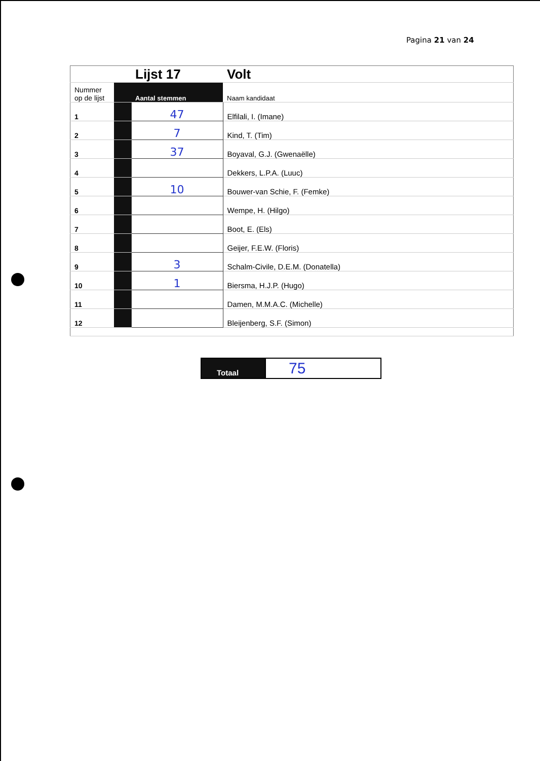Pagina 21 van 24
| | | Lijst 17 | Volt |
| Nummer op de lijst | | Aantal stemmen | Naam kandidaat |
| 1 | | 47 | Elfilali, I. (Imane) |
| 2 | | 7 | Kind, T. (Tim) |
| 3 | | 37 | Boyaval, G.J. (Gwenaëlle) |
| 4 | | | Dekkers, L.P.A. (Luuc) |
| 5 | | 10 | Bouwer-van Schie, F. (Femke) |
| 6 | | | Wempe, H. (Hilgo) |
| 7 | | | Boot, E. (Els) |
| 8 | | | Geijer, F.E.W. (Floris) |
| 9 | | 3 | Schalm-Civile, D.E.M. (Donatella) |
| 10 | | 1 | Biersma, H.J.P. (Hugo) |
| 11 | | | Damen, M.M.A.C. (Michelle) |
| 12 | | | Bleijenberg, S.F. (Simon) |
| Totaal | 75 |